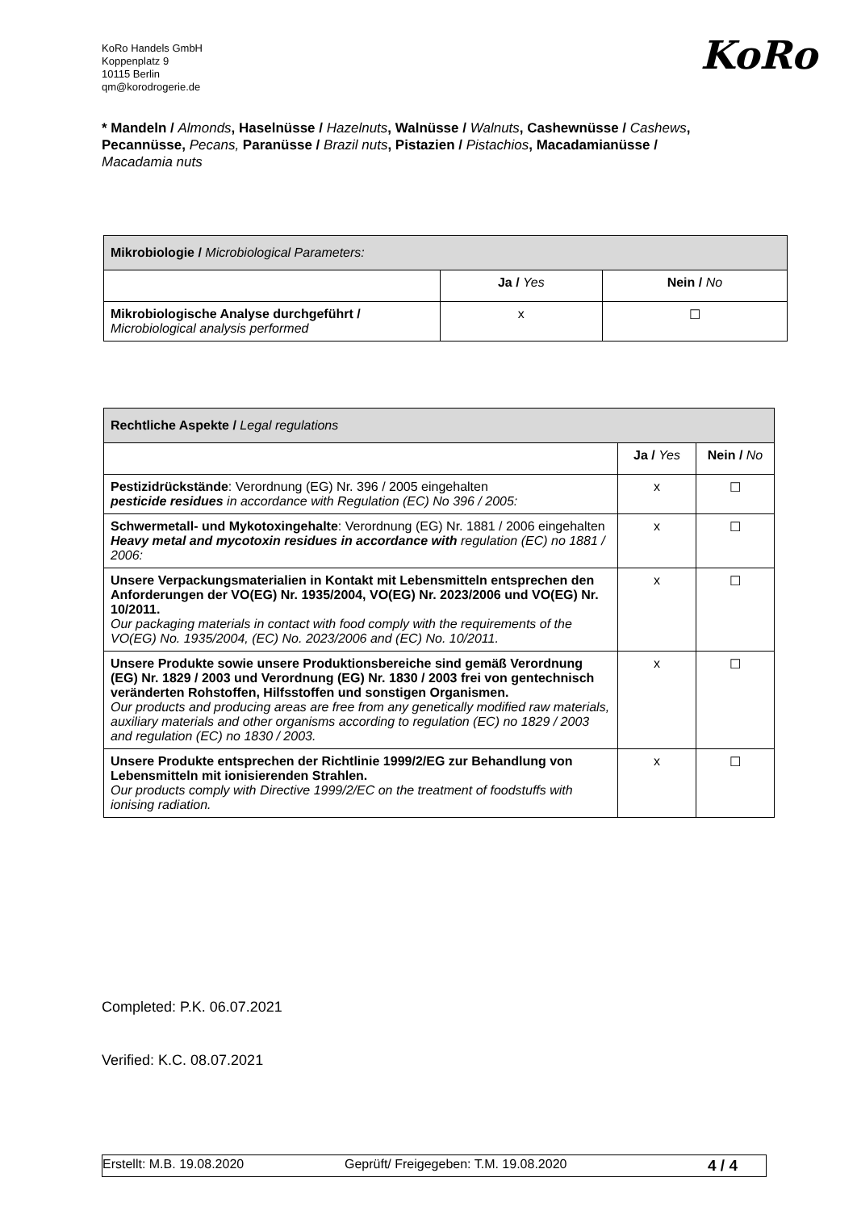KoRo Handels GmbH
Koppenplatz 9
10115 Berlin
qm@korodrogerie.de
KoRo
* Mandeln / Almonds, Haselnüsse / Hazelnuts, Walnüsse / Walnuts, Cashewnüsse / Cashews, Pecannüsse, Pecans, Paranüsse / Brazil nuts, Pistazien / Pistachios, Macadamianüsse / Macadamia nuts
| Mikrobiologie / Microbiological Parameters: | | |
| --- | --- | --- |
| | Ja / Yes | Nein / No |
| Mikrobiologische Analyse durchgeführt / Microbiological analysis performed | x | ☐ |
| Rechtliche Aspekte / Legal regulations | | |
| --- | --- | --- |
| | Ja / Yes | Nein / No |
| Pestizidrückstände : Verordnung (EG) Nr. 396 / 2005 eingehalten pesticide residues in accordance with Regulation (EC) No 396 / 2005: | x | ☐ |
| Schwermetall- und Mykotoxingehalte : Verordnung (EG) Nr. 1881 / 2006 eingehalten Heavy metal and mycotoxin residues in accordance with regulation (EC) no 1881 / 2006: | x | ☐ |
| Unsere Verpackungsmaterialien in Kontakt mit Lebensmitteln entsprechen den Anforderungen der VO(EG) Nr. 1935/2004, VO(EG) Nr. 2023/2006 und VO(EG) Nr. 10/2011. Our packaging materials in contact with food comply with the requirements of the VO(EG) No. 1935/2004, (EC) No. 2023/2006 and (EC) No. 10/2011. | x | ☐ |
| Unsere Produkte sowie unsere Produktionsbereiche sind gemäß Verordnung (EG) Nr. 1829 / 2003 und Verordnung (EG) Nr. 1830 / 2003 frei von gentechnisch veränderten Rohstoffen, Hilfsstoffen und sonstigen Organismen. Our products and producing areas are free from any genetically modified raw materials, auxiliary materials and other organisms according to regulation (EC) no 1829 / 2003 and regulation (EC) no 1830 / 2003. | x | ☐ |
| Unsere Produkte entsprechen der Richtlinie 1999/2/EG zur Behandlung von Lebensmitteln mit ionisierenden Strahlen. Our products comply with Directive 1999/2/EC on the treatment of foodstuffs with ionising radiation. | x | ☐ |
Completed: P.K. 06.07.2021
Verified: K.C. 08.07.2021
Erstellt: M.B. 19.08.2020 Geprüft/ Freigegeben: T.M. 19.08.2020 4 / 4